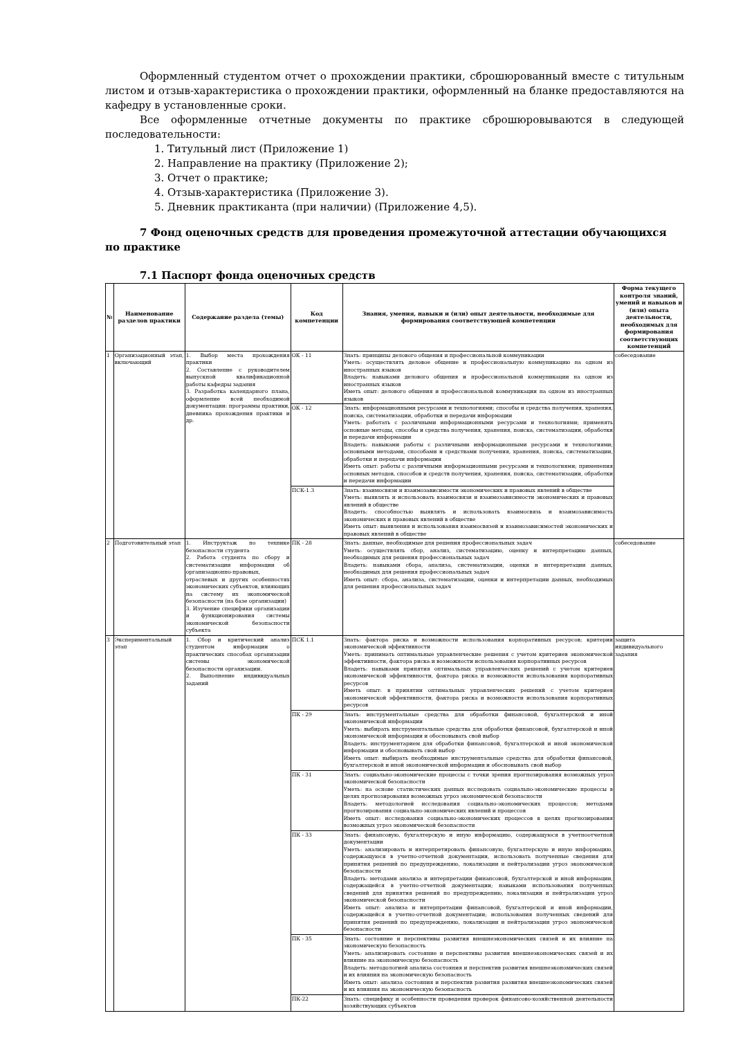Оформленный студентом отчет о прохождении практики, сброшюрованный вместе с титульным листом и отзыв-характеристика о прохождении практики, оформленный на бланке предоставляются на кафедру в установленные сроки.
Все оформленные отчетные документы по практике сброшюровываются в следующей последовательности:
1. Титульный лист (Приложение 1)
2. Направление на практику (Приложение 2);
3. Отчет о практике;
4. Отзыв-характеристика (Приложение 3).
5. Дневник практиканта (при наличии) (Приложение 4,5).
7 Фонд оценочных средств для проведения промежуточной аттестации обучающихся по практике
7.1 Паспорт фонда оценочных средств
| № | Наименование разделов практики | Содержание раздела (темы) | Код компетенции | Знания, умения, навыки и (или) опыт деятельности, необходимые для формирования соответствующей компетенции | Форма текущего контроля знаний, умений и навыков и (или) опыта деятельности, необходимых для формирования соответствующих компетенций |
| --- | --- | --- | --- | --- | --- |
| 1 | Организационный этап, включающий | 1. Выбор места прохождения практики 2. Составление с руководителем выпускной квалификационной работы кафедры задания 3. Разработка календарного плана, оформление всей необходимой документации: программы практики, дневника прохождения практики и др. | ОК - 11 | Знать: принципы делового общения и профессиональной коммуникации Уметь: осуществлять деловое общение и профессиональную коммуникацию на одном из иностранных языков Владеть: навыками делового общения и профессиональной коммуникации на одном из иностранных языков Иметь опыт: делового общения и профессиональной коммуникации на одном из иностранных языков | собеседование |
| | | | ОК - 12 | Знать: информационными ресурсами и технологиями; способы и средства получения, хранения, поиска, систематизации, обработки и передачи информации Уметь: работать с различными информационными ресурсами и технологиями; применять основные методы, способы и средства получения, хранения, поиска, систематизации, обработки и передачи информации Владеть: навыками работы с различными информационными ресурсами и технологиями; основными методами, способами и средствами получения, хранения, поиска, систематизации, обработки и передачи информации Иметь опыт: работы с различными информационными ресурсами и технологиями; применения основных методов, способов и средств получения, хранения, поиска, систематизации, обработки и передачи информации | |
| | | | ПСК-1.3 | Знать: взаимосвязи и взаимозависимости экономических и правовых явлений в обществе Уметь: выявлять и использовать взаимосвязи и взаимозависимости экономических и правовых явлений в обществе Владеть: способностью выявлять и использовать взаимосвязь и взаимозависимость экономических и правовых явлений в обществе Иметь опыт: выявления и использования взаимосвязей и взаимозависимостей экономических и правовых явлений в обществе | |
| 2 | Подготовительный этап | 1. Инструктаж по технике безопасности студента 2. Работа студента по сбору и систематизации информации об организационно-правовых, отраслевых и других особенностях экономических субъектов, влияющих на систему их экономической безопасности (на базе организации) 3. Изучение специфики организации и функционирования системы экономической безопасности субъекта | ПК - 28 | Знать: данные, необходимые для решения профессиональных задач Уметь: осуществлять сбор, анализ, систематизацию, оценку и интерпретацию данных, необходимых для решения профессиональных задач Владеть: навыками сбора, анализа, систематизации, оценки и интерпретации данных, необходимых для решения профессиональных задач Иметь опыт: сбора, анализа, систематизации, оценки и интерпретации данных, необходимых для решения профессиональных задач | собеседование |
| 3 | Экспериментальный этап | 1. Сбор и критический анализ студентом информации о практических способах организации системы экономической безопасности организации. 2. Выполнение индивидуальных заданий | ПСК 1.1 | Знать: фактора риска и возможности использования корпоративных ресурсов; критерии экономической эффективности Уметь: принимать оптимальные управленческие решения с учетом критериев экономической эффективности, фактора риска и возможности использования корпоративных ресурсов Владеть: навыками принятия оптимальных управленческих решений с учетом критериев экономической эффективности, фактора риска и возможности использования корпоративных ресурсов Иметь опыт: в принятии оптимальных управленческих решений с учетом критериев экономической эффективности, фактора риска и возможности использования корпоративных ресурсов | защита индивидуального задания |
| | | | ПК - 29 | Знать: инструментальные средства для обработки финансовой, бухгалтерской и иной экономической информации Уметь: выбирать инструментальные средства для обработки финансовой, бухгалтерской и иной экономической информации и обосновывать свой выбор Владеть: инструментарием для обработки финансовой, бухгалтерской и иной экономической информации и обосновывать свой выбор Иметь опыт: выбирать необходимые инструментальные средства для обработки финансовой, бухгалтерской и иной экономической информации и обосновывать свой выбор | |
| | | | ПК - 31 | Знать: социально-экономические процессы с точки зрения прогнозирования возможных угроз экономической безопасности Уметь: на основе статистических данных исследовать социально-экономические процессы в целях прогнозирования возможных угроз экономической безопасности Владеть: методологией исследования социально-экономических процессов; методами прогнозирования социально-экономических явлений и процессов Иметь опыт: исследования социально-экономических процессов в целях прогнозирования возможных угроз экономической безопасности | |
| | | | ПК - 33 | Знать: финансовую, бухгалтерскую и иную информацию, содержащуюся в учетноотчетной документации Уметь: анализировать и интерпретировать финансовую, бухгалтерскую и иную информацию, содержащуюся в учетно-отчетной документации, использовать полученные сведения для принятия решений по предупреждению, локализации и нейтрализации угроз экономической безопасности Владеть: методами анализа и интерпретации финансовой, бухгалтерской и иной информации, содержащейся в учетно-отчетной документации; навыками использования полученных сведений для принятия решений по предупреждению, локализации и нейтрализации угроз экономической безопасности Иметь опыт: анализа и интерпретации финансовой, бухгалтерской и иной информации, содержащейся в учетно-отчетной документации; использования полученных сведений для принятия решений по предупреждению, локализации и нейтрализации угроз экономической безопасности | |
| | | | ПК - 35 | Знать: состояние и перспективы развития внешнеэкономических связей и их влияние на экономическую безопасность Уметь: анализировать состояние и перспективы развития внешнеэкономических связей и их влияние на экономическую безопасность Владеть: методологией анализа состояния и перспектив развития внешнеэкономических связей и их влияния на экономическую безопасность Иметь опыт: анализа состояния и перспектив развития развития внешнеэкономических связей и их влияния на экономическую безопасность | |
| | | | ПК-22 | Знать: специфику и особенности проведения проверок финансово-хозяйственной деятельности хозяйствующих субъектов | |